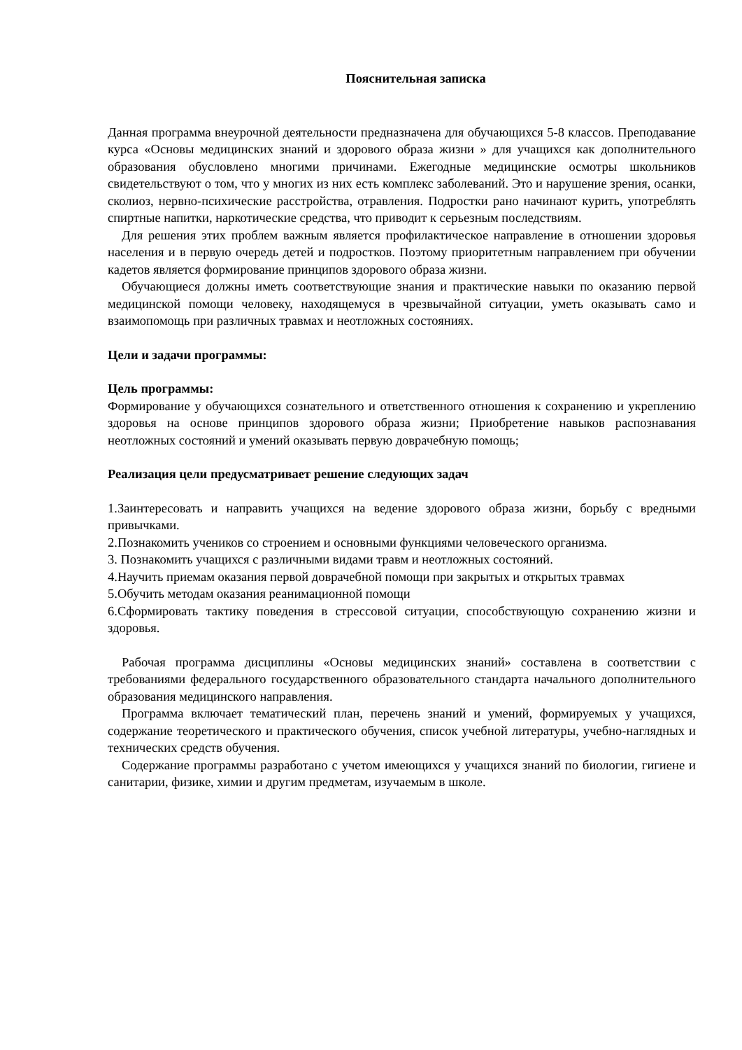Пояснительная записка
Данная программа внеурочной деятельности предназначена для обучающихся 5-8 классов. Преподавание курса «Основы медицинских знаний и здорового образа жизни » для учащихся как дополнительного образования обусловлено многими причинами. Ежегодные медицинские осмотры школьников свидетельствуют о том, что у многих из них есть комплекс заболеваний. Это и нарушение зрения, осанки, сколиоз, нервно-психические расстройства, отравления. Подростки рано начинают курить, употреблять спиртные напитки, наркотические средства, что приводит к серьезным последствиям.
Для решения этих проблем важным является профилактическое направление в отношении здоровья населения и в первую очередь детей и подростков. Поэтому приоритетным направлением при обучении кадетов является формирование принципов здорового образа жизни.
Обучающиеся должны иметь соответствующие знания и практические навыки по оказанию первой медицинской помощи человеку, находящемуся в чрезвычайной ситуации, уметь оказывать само и взаимопомощь при различных травмах и неотложных состояниях.
Цели и задачи программы:
Цель программы:
Формирование у обучающихся сознательного и ответственного отношения к сохранению и укреплению здоровья на основе принципов здорового образа жизни; Приобретение навыков распознавания неотложных состояний и умений оказывать первую доврачебную помощь;
Реализация цели предусматривает решение следующих задач
1.Заинтересовать и направить учащихся на ведение здорового образа жизни, борьбу с вредными привычками.
2.Познакомить учеников со строением и основными функциями человеческого организма.
3. Познакомить учащихся с различными видами травм и неотложных состояний.
4.Научить приемам оказания первой доврачебной помощи при закрытых и открытых травмах
5.Обучить методам оказания реанимационной помощи
6.Сформировать тактику поведения в стрессовой ситуации, способствующую сохранению жизни и здоровья.
Рабочая программа дисциплины «Основы медицинских знаний» составлена в соответствии с требованиями федерального государственного образовательного стандарта начального дополнительного образования медицинского направления.
Программа включает тематический план, перечень знаний и умений, формируемых у учащихся, содержание теоретического и практического обучения, список учебной литературы, учебно-наглядных и технических средств обучения.
Содержание программы разработано с учетом имеющихся у учащихся знаний по биологии, гигиене и санитарии, физике, химии и другим предметам, изучаемым в школе.